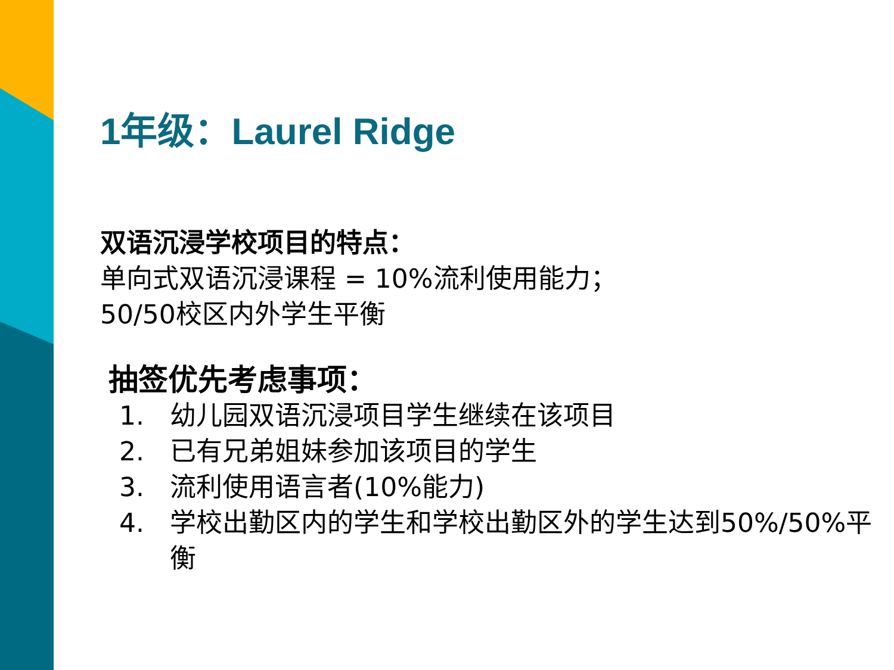1年级：Laurel Ridge
双语沉浸学校项目的特点：
单向式双语沉浸课程 = 10%流利使用能力；
50/50校区内外学生平衡
抽签优先考虑事项：
1. 幼儿园双语沉浸项目学生继续在该项目
2. 已有兄弟姐妹参加该项目的学生
3. 流利使用语言者(10%能力)
4. 学校出勤区内的学生和学校出勤区外的学生达到50%/50%平衡